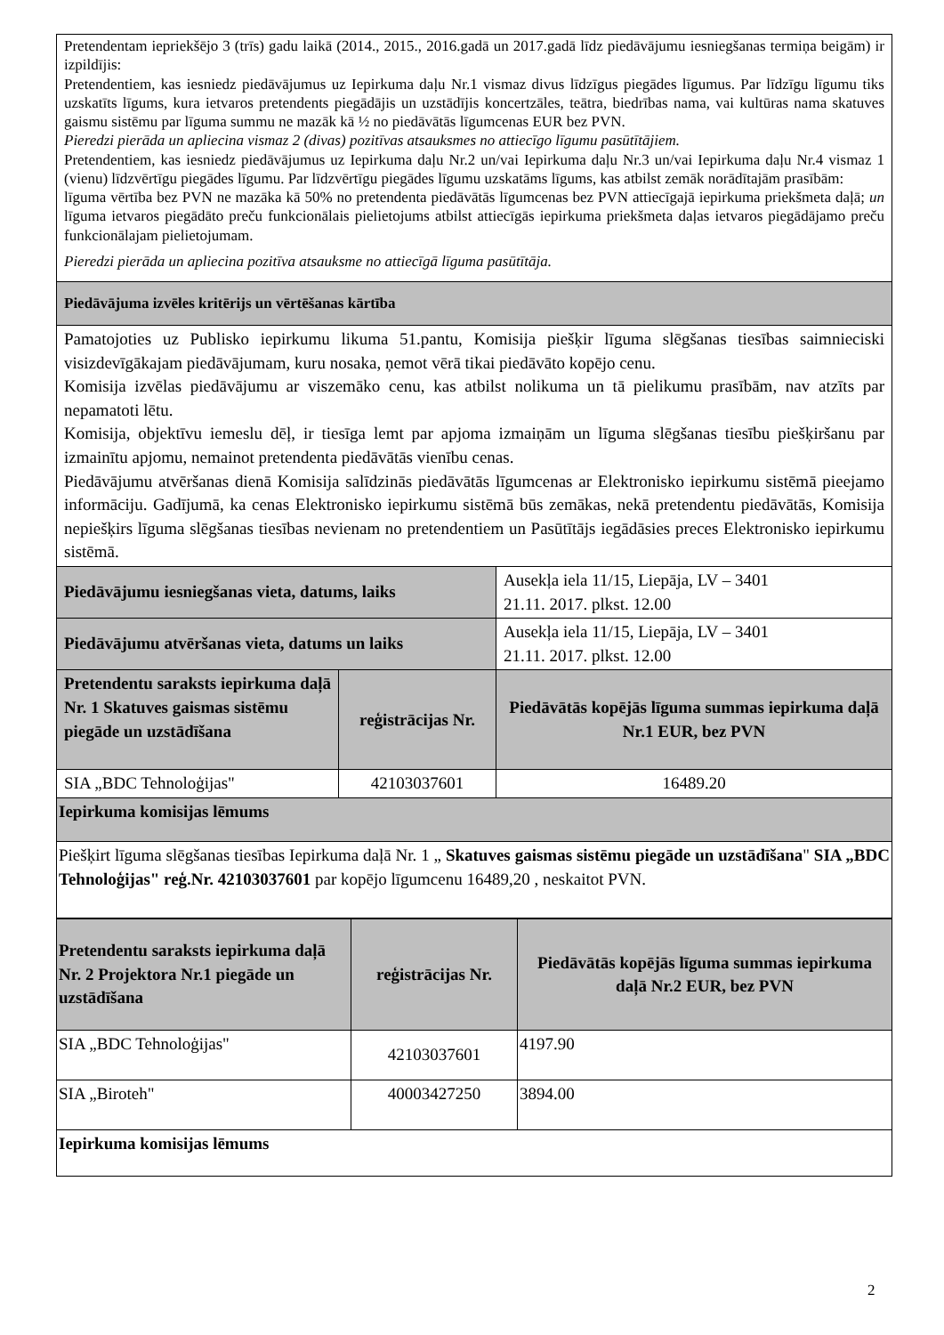| Pretendentam iepriekšējo 3 (trīs) gadu laikā (2014., 2015., 2016.gadā un 2017.gadā līdz piedāvājumu iesniegšanas termiņa beigām) ir izpildījis: Pretendentiem, kas iesniedz piedāvājumus uz Iepirkuma daļu Nr.1 vismaz divus līdzīgus piegādes līgumus. Par līdzīgu līgumu tiks uzskatīts līgums, kura ietvaros pretendents piegādājis un uzstādījis koncertzāles, teātra, biedrības nama, vai kultūras nama skatuves gaismu sistēmu par līguma summu ne mazāk kā ½ no piedāvātās līgumcenas EUR bez PVN. Pieredzi pierāda un apliecina vismaz 2 (divas) pozitīvas atsauksmes no attiecīgo līgumu pasūtītājiem. Pretendentiem, kas iesniedz piedāvājumus uz Iepirkuma daļu Nr.2 un/vai Iepirkuma daļu Nr.3 un/vai Iepirkuma daļu Nr.4 vismaz 1 (vienu) līdzvērtīgu piegādes līgumu. Par līdzvērtīgu piegādes līgumu uzskatāms līgums, kas atbilst zemāk norādītajām prasībām: līguma vērtība bez PVN ne mazāka kā 50% no pretendenta piedāvātās līgumcenas bez PVN attiecīgajā iepirkuma priekšmeta daļā; un līguma ietvaros piegādāto preču funkcionālais pielietojums atbilst attiecīgās iepirkuma priekšmeta daļas ietvaros piegādājamo preču funkcionālajam pielietojumam. Pieredzi pierāda un apliecina pozitīva atsauksme no attiecīgā līguma pasūtītāja. | | |
| Piedāvājuma izvēles kritērijs un vērtēšanas kārtība | | |
| Pamatojoties uz Publisko iepirkumu likuma 51.pantu, Komisija piešķir līguma slēgšanas tiesības saimnieciski visizdevīgākajam piedāvājumam, kuru nosaka, ņemot vērā tikai piedāvāto kopējo cenu. Komisija izvēlas piedāvājumu ar viszemāko cenu, kas atbilst nolikuma un tā pielikumu prasībām, nav atzīts par nepamatoti lētu. Komisija, objektīvu iemeslu dēļ, ir tiesīga lemt par apjoma izmaiņām un līguma slēgšanas tiesību piešķiršanu par izmainītu apjomu, nemainot pretendenta piedāvātās vienību cenas. Piedāvājumu atvēršanas dienā Komisija salīdzinās piedāvātās līgumcenas ar Elektronisko iepirkumu sistēmā pieejamo informāciju. Gadījumā, ka cenas Elektronisko iepirkumu sistēmā būs zemākas, nekā pretendentu piedāvātās, Komisija nepiešķirs līguma slēgšanas tiesības nevienam no pretendentiem un Pasūtītājs iegādāsies preces Elektronisko iepirkumu sistēmā. | | |
| Piedāvājumu iesniegšanas vieta, datums, laiks | | Ausekļa iela 11/15, Liepāja, LV – 3401 21.11. 2017. plkst. 12.00 |
| Piedāvājumu atvēršanas vieta, datums un laiks | | Ausekļa iela 11/15, Liepāja, LV – 3401 21.11. 2017. plkst. 12.00 |
| Pretendentu saraksts iepirkuma daļā Nr. 1 Skatuves gaismas sistēmu piegāde un uzstādīšana | reģistrācijas Nr. | Piedāvātās kopējās līguma summas iepirkuma daļā Nr.1 EUR, bez PVN |
| SIA „BDC Tehnoloģijas" | 42103037601 | 16489.20 |
| Iepirkuma komisijas lēmums | | |
| Piešķirt līguma slēgšanas tiesības Iepirkuma daļā Nr. 1 „ Skatuves gaismas sistēmu piegāde un uzstādīšana " SIA „BDC Tehnoloģijas" reģ.Nr. 42103037601 par kopējo līgumcenu 16489,20 , neskaitot PVN. | | |
| Pretendentu saraksts iepirkuma daļā Nr. 2 Projektora Nr.1 piegāde un uzstādīšana | reģistrācijas Nr. | Piedāvātās kopējās līguma summas iepirkuma daļā Nr.2 EUR, bez PVN |
| --- | --- | --- |
| SIA „BDC Tehnoloģijas" | 42103037601 | 4197.90 |
| SIA „Biroteh" | 40003427250 | 3894.00 |
| Iepirkuma komisijas lēmums | | |
2